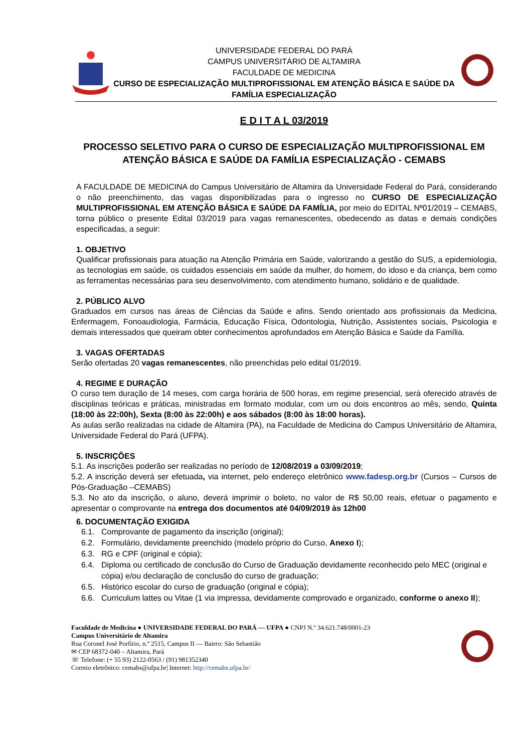UNIVERSIDADE FEDERAL DO PARÁ
CAMPUS UNIVERSITÁRIO DE ALTAMIRA
FACULDADE DE MEDICINA
CURSO DE ESPECIALIZAÇÃO MULTIPROFISSIONAL EM ATENÇÃO BÁSICA E SAÚDE DA FAMÍLIA ESPECIALIZAÇÃO
E D I T A L 03/2019
PROCESSO SELETIVO PARA O CURSO DE ESPECIALIZAÇÃO MULTIPROFISSIONAL EM ATENÇÃO BÁSICA E SAÚDE DA FAMÍLIA ESPECIALIZAÇÃO - CEMABS
A FACULDADE DE MEDICINA do Campus Universitário de Altamira da Universidade Federal do Pará, considerando o não preenchimento, das vagas disponibilizadas para o ingresso no CURSO DE ESPECIALIZAÇÃO MULTIPROFISSIONAL EM ATENÇÃO BÁSICA E SAÚDE DA FAMÍLIA, por meio do EDITAL Nº01/2019 – CEMABS, torna público o presente Edital 03/2019 para vagas remanescentes, obedecendo as datas e demais condições especificadas, a seguir:
1. OBJETIVO
Qualificar profissionais para atuação na Atenção Primária em Saúde, valorizando a gestão do SUS, a epidemiologia, as tecnologias em saúde, os cuidados essenciais em saúde da mulher, do homem, do idoso e da criança, bem como as ferramentas necessárias para seu desenvolvimento, com atendimento humano, solidário e de qualidade.
2. PÚBLICO ALVO
Graduados em cursos nas áreas de Ciências da Saúde e afins. Sendo orientado aos profissionais da Medicina, Enfermagem, Fonoaudiologia, Farmácia, Educação Física, Odontologia, Nutrição, Assistentes sociais, Psicologia e demais interessados que queiram obter conhecimentos aprofundados em Atenção Básica e Saúde da Família.
3. VAGAS OFERTADAS
Serão ofertadas 20 vagas remanescentes, não preenchidas pelo edital 01/2019.
4. REGIME E DURAÇÃO
O curso tem duração de 14 meses, com carga horária de 500 horas, em regime presencial, será oferecido através de disciplinas teóricas e práticas, ministradas em formato modular, com um ou dois encontros ao mês, sendo, Quinta (18:00 às 22:00h), Sexta (8:00 às 22:00h) e aos sábados (8:00 às 18:00 horas).
As aulas serão realizadas na cidade de Altamira (PA), na Faculdade de Medicina do Campus Universitário de Altamira, Universidade Federal do Pará (UFPA).
5. INSCRIÇÕES
5.1. As inscrições poderão ser realizadas no período de 12/08/2019 a 03/09/2019;
5.2. A inscrição deverá ser efetuada, via internet, pelo endereço eletrônico www.fadesp.org.br (Cursos – Cursos de Pós-Graduação –CEMABS)
5.3. No ato da inscrição, o aluno, deverá imprimir o boleto, no valor de R$ 50,00 reais, efetuar o pagamento e apresentar o comprovante na entrega dos documentos até 04/09/2019 às 12h00
6. DOCUMENTAÇÃO EXIGIDA
6.1. Comprovante de pagamento da inscrição (original);
6.2. Formulário, devidamente preenchido (modelo próprio do Curso, Anexo I);
6.3. RG e CPF (original e cópia);
6.4. Diploma ou certificado de conclusão do Curso de Graduação devidamente reconhecido pelo MEC (original e cópia) e/ou declaração de conclusão do curso de graduação;
6.5. Histórico escolar do curso de graduação (original e cópia);
6.6. Curriculum lattes ou Vitae (1 via impressa, devidamente comprovado e organizado, conforme o anexo II);
Faculdade de Medicina ● UNIVERSIDADE FEDERAL DO PARÁ — UFPA ● CNPJ N.º 34.621.748/0001-23
Campus Universitário de Altamira
Rua Coronel José Porfírio, n.º 2515, Campus II — Bairro: São Sebastião
✉ CEP 68372-040 – Altamira, Pará
☏ Telefone: (+ 55 93) 2122-0563 / (91) 981352340
Correio eletrônico: cemabs@ufpa.br| Internet: http://cemabs.ufpa.br/